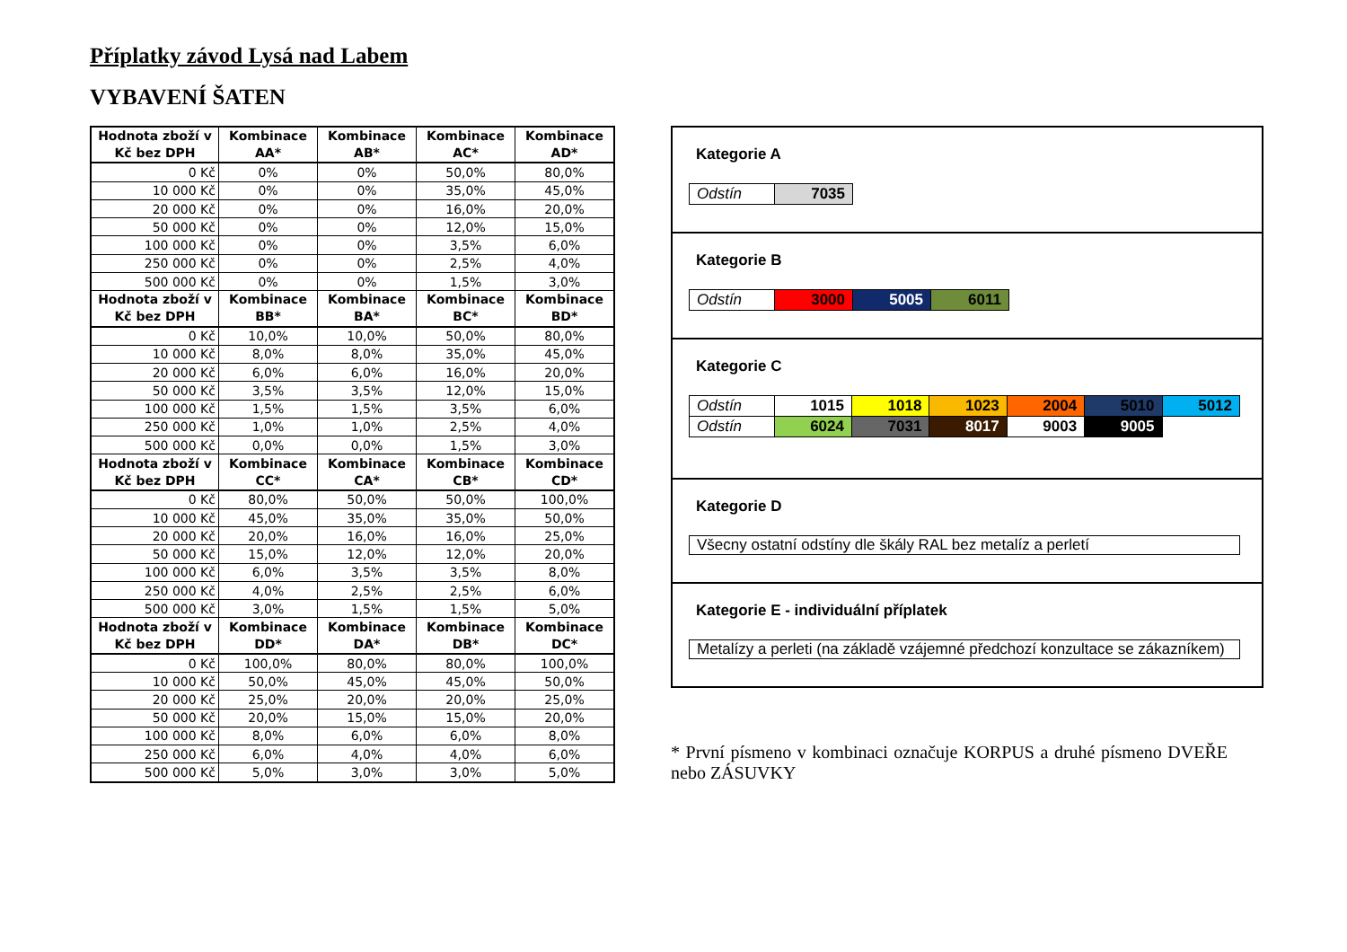Příplatky závod Lysá nad Labem
VYBAVENÍ ŠATEN
| Hodnota zboží v Kč bez DPH | Kombinace AA* | Kombinace AB* | Kombinace AC* | Kombinace AD* |
| --- | --- | --- | --- | --- |
| 0 Kč | 0% | 0% | 50,0% | 80,0% |
| 10 000 Kč | 0% | 0% | 35,0% | 45,0% |
| 20 000 Kč | 0% | 0% | 16,0% | 20,0% |
| 50 000 Kč | 0% | 0% | 12,0% | 15,0% |
| 100 000 Kč | 0% | 0% | 3,5% | 6,0% |
| 250 000 Kč | 0% | 0% | 2,5% | 4,0% |
| 500 000 Kč | 0% | 0% | 1,5% | 3,0% |
| Hodnota zboží v Kč bez DPH | Kombinace BB* | Kombinace BA* | Kombinace BC* | Kombinace BD* |
| 0 Kč | 10,0% | 10,0% | 50,0% | 80,0% |
| 10 000 Kč | 8,0% | 8,0% | 35,0% | 45,0% |
| 20 000 Kč | 6,0% | 6,0% | 16,0% | 20,0% |
| 50 000 Kč | 3,5% | 3,5% | 12,0% | 15,0% |
| 100 000 Kč | 1,5% | 1,5% | 3,5% | 6,0% |
| 250 000 Kč | 1,0% | 1,0% | 2,5% | 4,0% |
| 500 000 Kč | 0,0% | 0,0% | 1,5% | 3,0% |
| Hodnota zboží v Kč bez DPH | Kombinace CC* | Kombinace CA* | Kombinace CB* | Kombinace CD* |
| 0 Kč | 80,0% | 50,0% | 50,0% | 100,0% |
| 10 000 Kč | 45,0% | 35,0% | 35,0% | 50,0% |
| 20 000 Kč | 20,0% | 16,0% | 16,0% | 25,0% |
| 50 000 Kč | 15,0% | 12,0% | 12,0% | 20,0% |
| 100 000 Kč | 6,0% | 3,5% | 3,5% | 8,0% |
| 250 000 Kč | 4,0% | 2,5% | 2,5% | 6,0% |
| 500 000 Kč | 3,0% | 1,5% | 1,5% | 5,0% |
| Hodnota zboží v Kč bez DPH | Kombinace DD* | Kombinace DA* | Kombinace DB* | Kombinace DC* |
| 0 Kč | 100,0% | 80,0% | 80,0% | 100,0% |
| 10 000 Kč | 50,0% | 45,0% | 45,0% | 50,0% |
| 20 000 Kč | 25,0% | 20,0% | 20,0% | 25,0% |
| 50 000 Kč | 20,0% | 15,0% | 15,0% | 20,0% |
| 100 000 Kč | 8,0% | 6,0% | 6,0% | 8,0% |
| 250 000 Kč | 6,0% | 4,0% | 4,0% | 6,0% |
| 500 000 Kč | 5,0% | 3,0% | 3,0% | 5,0% |
Kategorie A
| Odstín | 7035 |
Kategorie B
| Odstín | 3000 | 5005 | 6011 |
Kategorie C
| Odstín | 1015 | 1018 | 1023 | 2004 | 5010 | 5012 |
| Odstín | 6024 | 7031 | 8017 | 9003 | 9005 | |
Kategorie D
Všecny ostatní odstíny dle škály RAL bez metalíz a perletí
Kategorie E - individuální příplatek
Metalízy a perleti (na základě vzájemné předchozí konzultace se zákazníkem)
* První písmeno v kombinaci označuje KORPUS a druhé písmeno DVEŘE nebo ZÁSUVKY